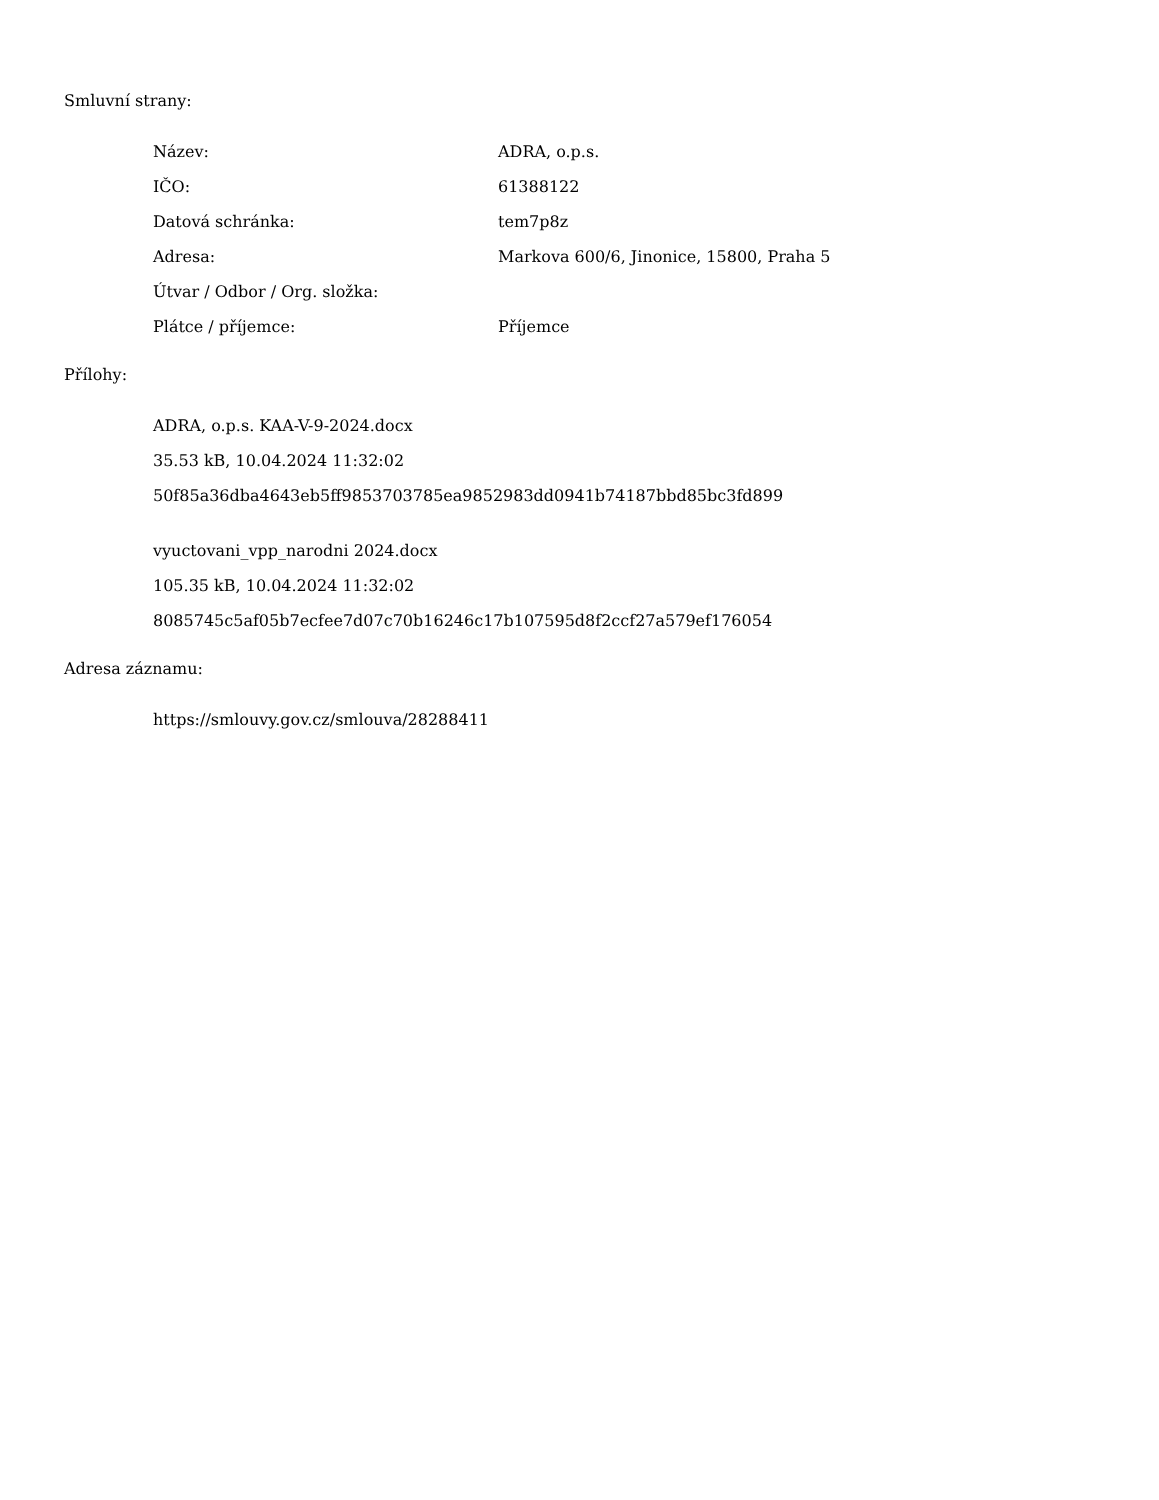Smluvní strany:
| Název: | ADRA, o.p.s. |
| IČO: | 61388122 |
| Datová schránka: | tem7p8z |
| Adresa: | Markova 600/6, Jinonice, 15800, Praha 5 |
| Útvar / Odbor / Org. složka: | |
| Plátce / příjemce: | Příjemce |
Přílohy:
ADRA, o.p.s. KAA-V-9-2024.docx
35.53 kB, 10.04.2024 11:32:02
50f85a36dba4643eb5ff9853703785ea9852983dd0941b74187bbd85bc3fd899
vyuctovani_vpp_narodni 2024.docx
105.35 kB, 10.04.2024 11:32:02
8085745c5af05b7ecfee7d07c70b16246c17b107595d8f2ccf27a579ef176054
Adresa záznamu:
https://smlouvy.gov.cz/smlouva/28288411